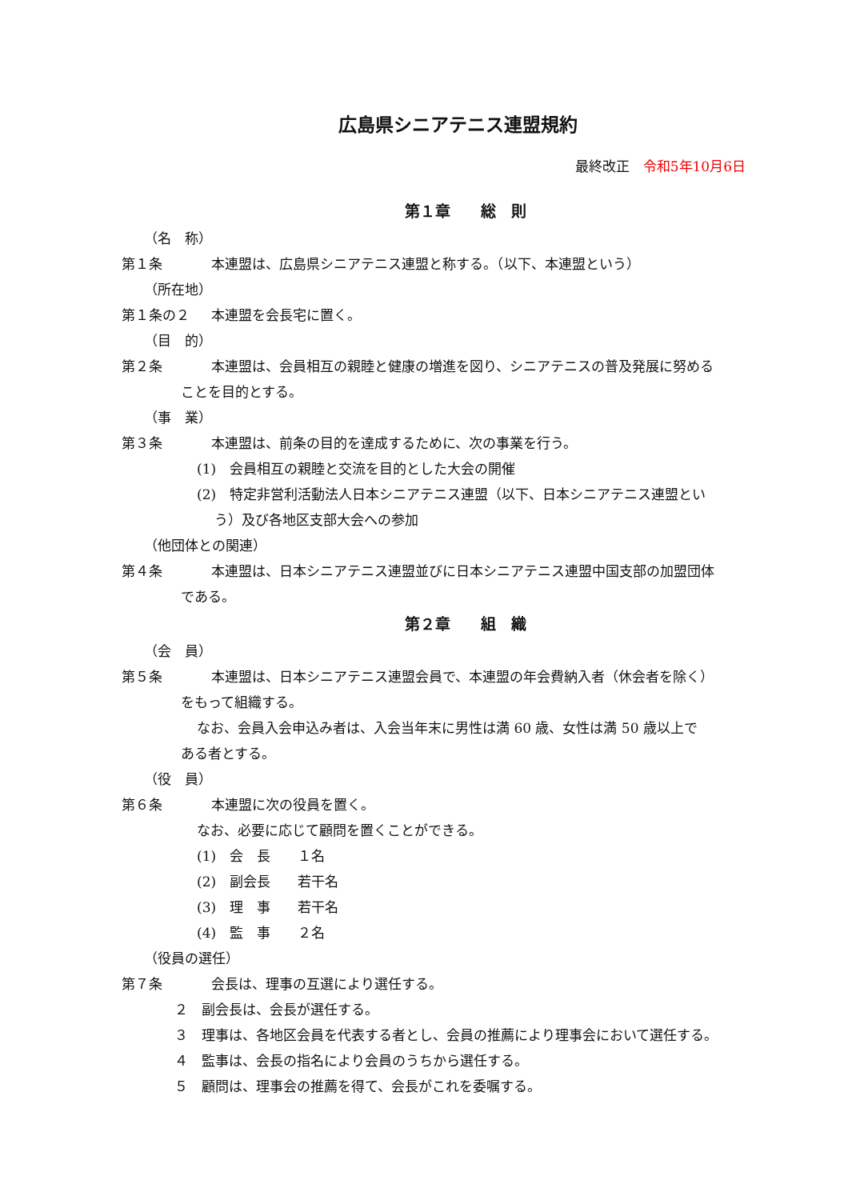広島県シニアテニス連盟規約
最終改正　令和5年10月6日
第１章　　総　則
（名　称）
第１条 本連盟は、広島県シニアテニス連盟と称する。（以下、本連盟という）
（所在地）
第１条の２ 本連盟を会長宅に置く。
（目　的）
第２条 本連盟は、会員相互の親睦と健康の増進を図り、シニアテニスの普及発展に努める
ことを目的とする。
（事　業）
第３条 本連盟は、前条の目的を達成するために、次の事業を行う。
(1)　会員相互の親睦と交流を目的とした大会の開催
(2)　特定非営利活動法人日本シニアテニス連盟（以下、日本シニアテニス連盟とい
う）及び各地区支部大会への参加
（他団体との関連）
第４条 本連盟は、日本シニアテニス連盟並びに日本シニアテニス連盟中国支部の加盟団体
である。
第２章　　組　織
（会　員）
第５条 本連盟は、日本シニアテニス連盟会員で、本連盟の年会費納入者（休会者を除く）
をもって組織する。
なお、会員入会申込み者は、入会当年末に男性は満 60 歳、女性は満 50 歳以上で
ある者とする。
（役　員）
第６条 本連盟に次の役員を置く。
なお、必要に応じて顧問を置くことができる。
(1)　会　長　　１名
(2)　副会長　　若干名
(3)　理　事　　若干名
(4)　監　事　　２名
（役員の選任）
第７条 会長は、理事の互選により選任する。
２　副会長は、会長が選任する。
３　理事は、各地区会員を代表する者とし、会員の推薦により理事会において選任する。
４　監事は、会長の指名により会員のうちから選任する。
５　顧問は、理事会の推薦を得て、会長がこれを委嘱する。